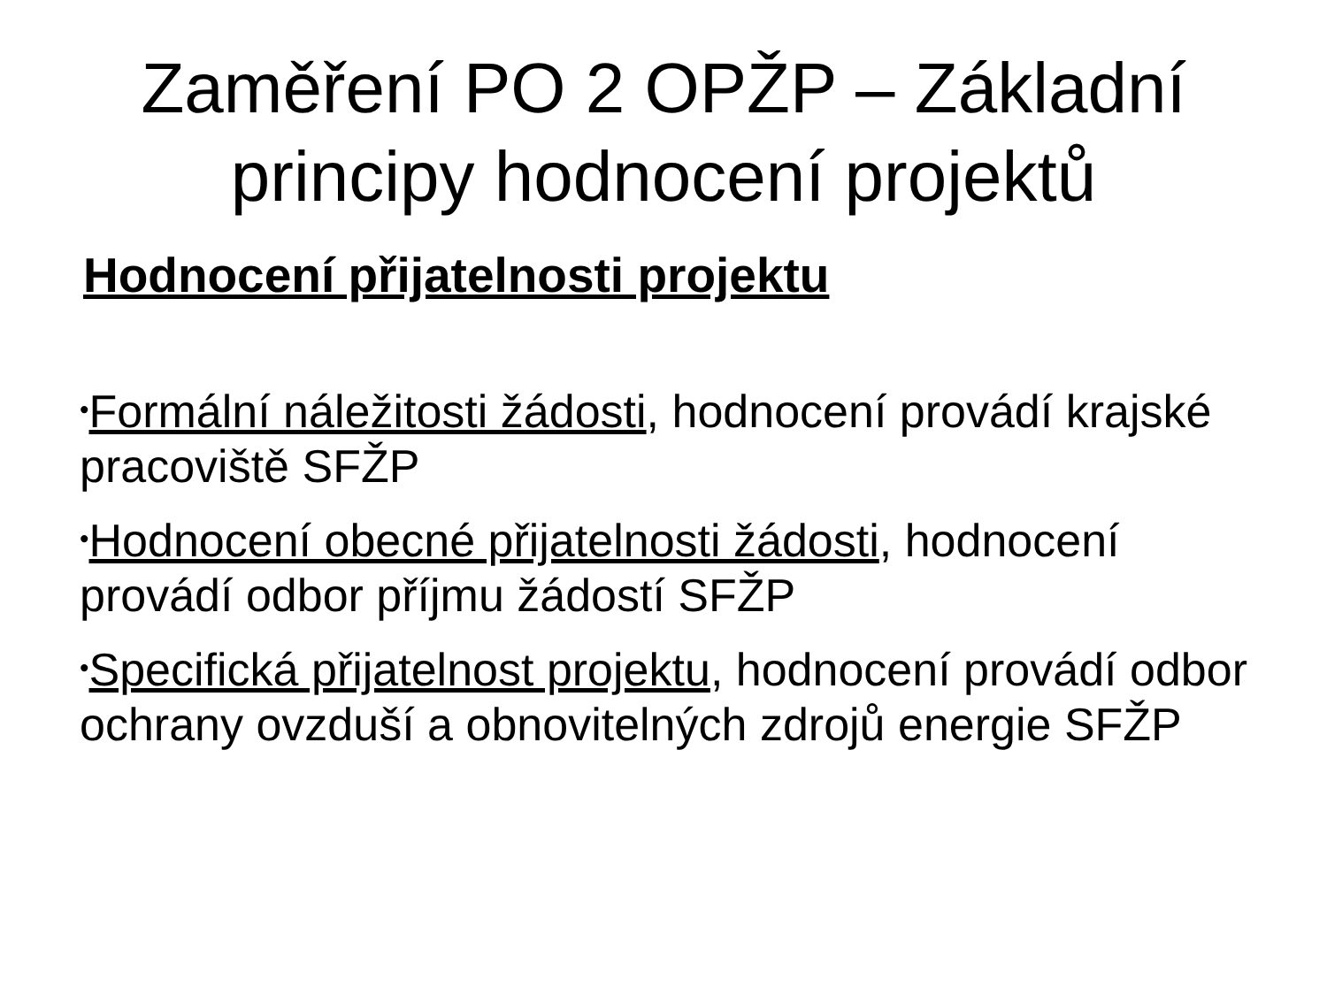Zaměření PO 2 OPŽP – Základní
principy hodnocení projektů
Hodnocení přijatelnosti projektu
•Formální náležitosti žádosti, hodnocení provádí krajské pracoviště SFŽP
•Hodnocení obecné přijatelnosti žádosti, hodnocení provádí odbor příjmu žádostí SFŽP
•Specifická přijatelnost projektu, hodnocení provádí odbor ochrany ovzduší a obnovitelných zdrojů energie SFŽP